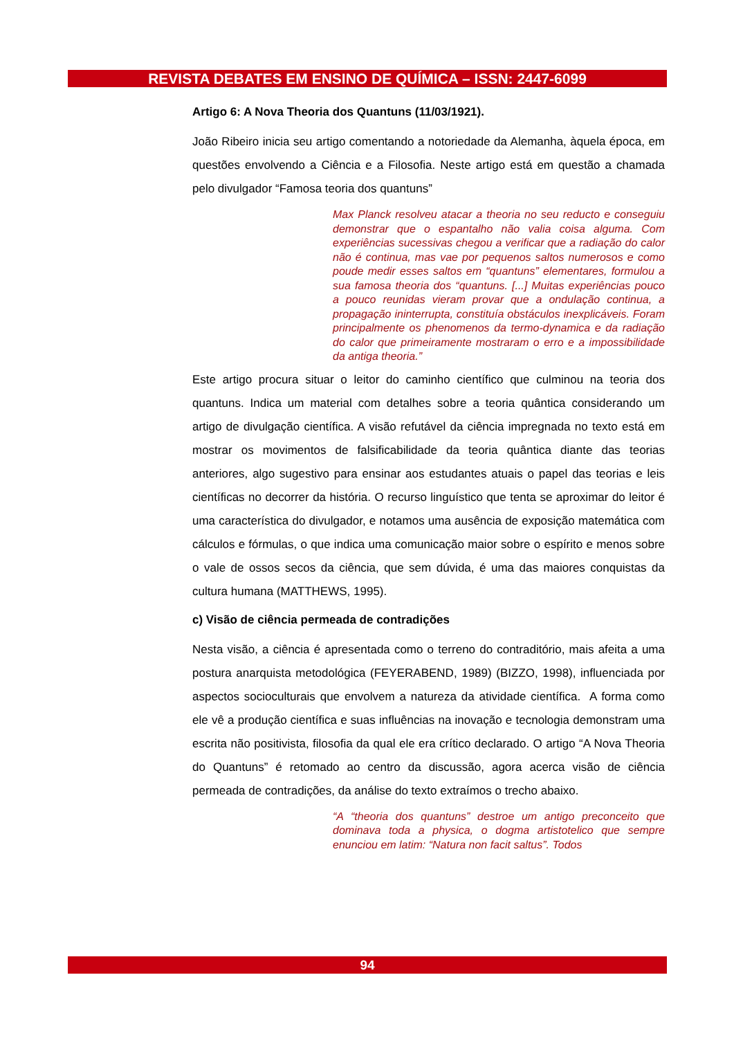REVISTA DEBATES EM ENSINO DE QUÍMICA – ISSN: 2447-6099
Artigo 6: A Nova Theoria dos Quantuns (11/03/1921).
João Ribeiro inicia seu artigo comentando a notoriedade da Alemanha, àquela época, em questões envolvendo a Ciência e a Filosofia. Neste artigo está em questão a chamada pelo divulgador “Famosa teoria dos quantuns”
Max Planck resolveu atacar a theoria no seu reducto e conseguiu demonstrar que o espantalho não valia coisa alguma. Com experiências sucessivas chegou a verificar que a radiação do calor não é continua, mas vae por pequenos saltos numerosos e como poude medir esses saltos em “quantuns” elementares, formulou a sua famosa theoria dos “quantuns. [...] Muitas experiências pouco a pouco reunidas vieram provar que a ondulação continua, a propagação ininterrupta, constituía obstáculos inexplicáveis. Foram principalmente os phenomenos da termo-dynamica e da radiação do calor que primeiramente mostraram o erro e a impossibilidade da antiga theoria.”
Este artigo procura situar o leitor do caminho científico que culminou na teoria dos quantuns. Indica um material com detalhes sobre a teoria quântica considerando um artigo de divulgação científica. A visão refutável da ciência impregnada no texto está em mostrar os movimentos de falsificabilidade da teoria quântica diante das teorias anteriores, algo sugestivo para ensinar aos estudantes atuais o papel das teorias e leis científicas no decorrer da história. O recurso linguístico que tenta se aproximar do leitor é uma característica do divulgador, e notamos uma ausência de exposição matemática com cálculos e fórmulas, o que indica uma comunicação maior sobre o espírito e menos sobre o vale de ossos secos da ciência, que sem dúvida, é uma das maiores conquistas da cultura humana (MATTHEWS, 1995).
c) Visão de ciência permeada de contradições
Nesta visão, a ciência é apresentada como o terreno do contraditório, mais afeita a uma postura anarquista metodológica (FEYERABEND, 1989) (BIZZO, 1998), influenciada por aspectos socioculturais que envolvem a natureza da atividade científica. A forma como ele vê a produção científica e suas influências na inovação e tecnologia demonstram uma escrita não positivista, filosofia da qual ele era crítico declarado. O artigo “A Nova Theoria do Quantuns” é retomado ao centro da discussão, agora acerca visão de ciência permeada de contradições, da análise do texto extraímos o trecho abaixo.
“A “theoria dos quantuns” destroe um antigo preconceito que dominava toda a physica, o dogma artistotelico que sempre enunciou em latim: “Natura non facit saltus”. Todos
94